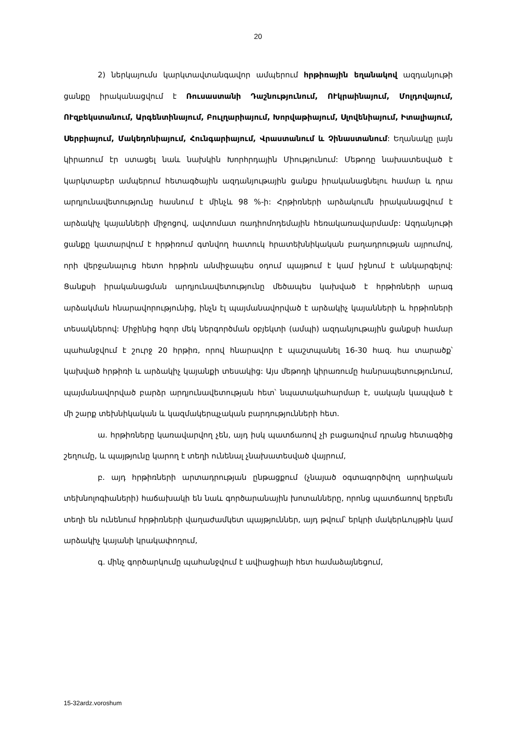20
2) ներկայումս կարկտավտանգավոր ամպերում հրթիռային եղանակով ազդանյութի ցանքը իրականացվում է Ռուսաստանի Դաշնությունում, ՈՒկրաինայում, Մոլդովայում, ՈՒզբեկստանում, Արգենտինայում, Բուլղարիայում, Խորվաթիայում, Սլովենիայում, Իտալիայում, Սերբիայում, Մակեդոնիայում, Հունգարիայում, Վրաստանում և Չինաստանում: Եղանակը լայն կիրառում էր ստացել նաև նախկին Խորհրդային Միությունում: Մեթոդը նախատեսված է կարկտաբեր ամպերում հետագծային ազդանյութային ցանքս իրականացնելու համար և դրա արդյունավետությունը հասնում է մինչև 98 %-ի: Հրթիռների արձակումն իրականացվում է արձակիչ կայանների միջոցով, ավտոմատ ռադիոմոդեմային հեռակառավարմամբ: Ազդանյութի ցանքը կատարվում է հրթիռում գտնվող հատուկ հրատեխնիկական բաղադրության այրումով, որի վերջանալուց հետո հրթիռն անմիջապես օդում պայթում է կամ իջնում է անկարգելով: Ցանքսի իրականացման արդյունավետությունը մեծապես կախված է հրթիռների արագ արձակման հնարավորությունից, ինչն էլ պայմանավորված է արձակիչ կայանների և հրթիռների տեսակներով: Միջինից հզոր մեկ ներգործման օբյեկտի (ամպի) ազդանյութային ցանքսի համար պահանջվում է շուրջ 20 հրթիռ, որով հնարավոր է պաշտպանել 16-30 հազ. հա տարածք՝ կախված հրթիռի և արձակիչ կայանքի տեսակից: Այս մեթոդի կիրառումը հանրապետությունում, պայմանավորված բարձր արդյունավետության հետ՝ նպատակահարմար է, սակայն կապված է մի շարք տեխնիկական և կազմակերպչական բարդությունների հետ.
ա. հրթիռները կառավարվող չեն, այդ իսկ պատճառով չի բացառվում դրանց հետագծից շեղումը, և պայթյունը կարող է տեղի ունենալ չնախատեսված վայրում,
բ. այդ հրթիռների արտադրության ընթացքում (չնայած օգտագործվող արդիական տեխնոլոգիաների) հաճախակի են նաև գործարանային խոտանները, որոնց պատճառով երբեմն տեղի են ունենում հրթիռների վաղաժամկետ պայթյուններ, այդ թվում՝ երկրի մակերևույթին կամ արձակիչ կայանի կրակափողում,
գ. մինչ գործարկումը պահանջվում է ավիացիայի հետ համաձայնեցում,
15-32ardz.voroshum